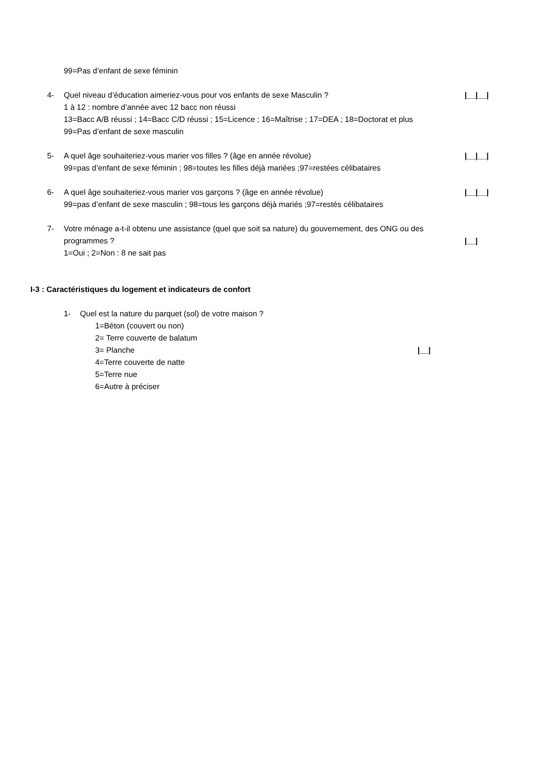99=Pas d’enfant de sexe féminin
4- Quel niveau d’éducation aimeriez-vous pour vos enfants de sexe Masculin ? |__|__|
1 à 12 : nombre d’année avec 12 bacc non réussi
13=Bacc A/B réussi ; 14=Bacc C/D réussi ; 15=Licence ; 16=Maîtrise ; 17=DEA ; 18=Doctorat et plus
99=Pas d’enfant de sexe masculin
5- A quel âge souhaiteriez-vous marier vos filles ? (âge en année révolue) |__|__|
99=pas d’enfant de sexe féminin ; 98=toutes les filles déjà mariées ;97=restées célibataires
6- A quel âge souhaiteriez-vous marier vos garçons ? (âge en année révolue) |__|__|
99=pas d’enfant de sexe masculin ; 98=tous les garçons déjà mariés ;97=restés célibataires
7- Votre ménage a-t-il obtenu une assistance (quel que soit sa nature) du gouvernement, des ONG ou des
programmes ? |__|
1=Oui ; 2=Non : 8 ne sait pas
I-3 : Caractéristiques du logement et indicateurs de confort
1- Quel est la nature du parquet (sol) de votre maison ?
1=Béton (couvert ou non)
2= Terre couverte de balatum
3= Planche |__|
4=Terre couverte de natte
5=Terre nue
6=Autre à préciser